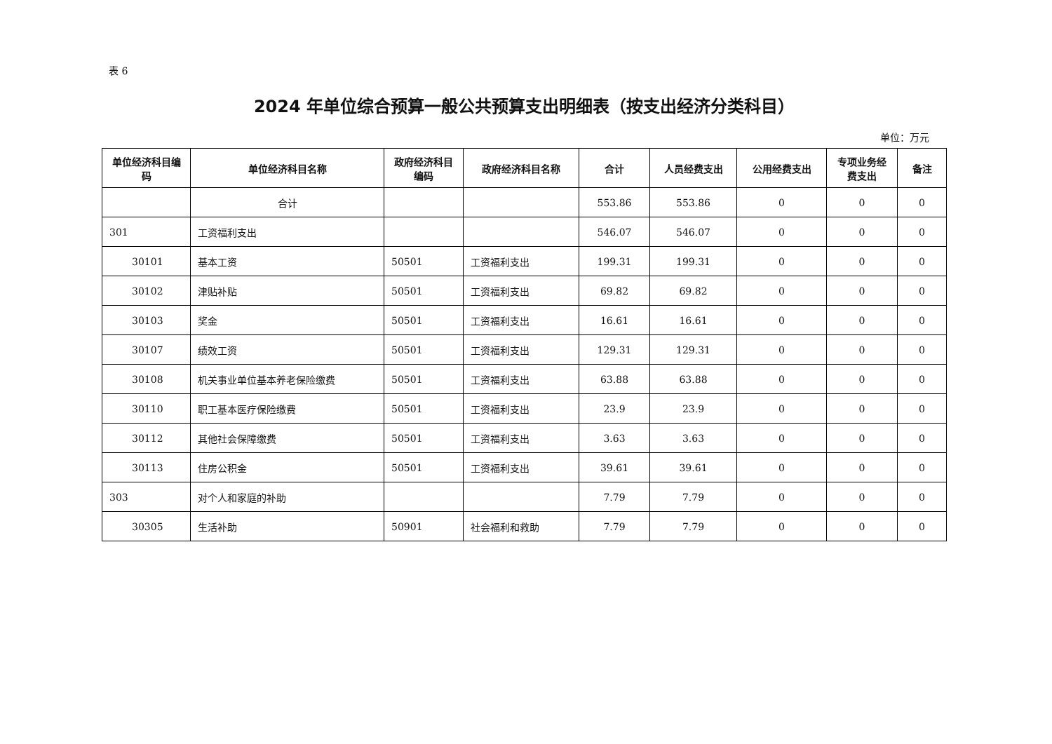表 6
2024 年单位综合预算一般公共预算支出明细表（按支出经济分类科目）
单位：万元
| 单位经济科目编码 | 单位经济科目名称 | 政府经济科目编码 | 政府经济科目名称 | 合计 | 人员经费支出 | 公用经费支出 | 专项业务经费支出 | 备注 |
| --- | --- | --- | --- | --- | --- | --- | --- | --- |
| | 合计 | | | 553.86 | 553.86 | 0 | 0 | 0 |
| 301 | 工资福利支出 | | | 546.07 | 546.07 | 0 | 0 | 0 |
| 30101 | 基本工资 | 50501 | 工资福利支出 | 199.31 | 199.31 | 0 | 0 | 0 |
| 30102 | 津贴补贴 | 50501 | 工资福利支出 | 69.82 | 69.82 | 0 | 0 | 0 |
| 30103 | 奖金 | 50501 | 工资福利支出 | 16.61 | 16.61 | 0 | 0 | 0 |
| 30107 | 绩效工资 | 50501 | 工资福利支出 | 129.31 | 129.31 | 0 | 0 | 0 |
| 30108 | 机关事业单位基本养老保险缴费 | 50501 | 工资福利支出 | 63.88 | 63.88 | 0 | 0 | 0 |
| 30110 | 职工基本医疗保险缴费 | 50501 | 工资福利支出 | 23.9 | 23.9 | 0 | 0 | 0 |
| 30112 | 其他社会保障缴费 | 50501 | 工资福利支出 | 3.63 | 3.63 | 0 | 0 | 0 |
| 30113 | 住房公积金 | 50501 | 工资福利支出 | 39.61 | 39.61 | 0 | 0 | 0 |
| 303 | 对个人和家庭的补助 | | | 7.79 | 7.79 | 0 | 0 | 0 |
| 30305 | 生活补助 | 50901 | 社会福利和救助 | 7.79 | 7.79 | 0 | 0 | 0 |